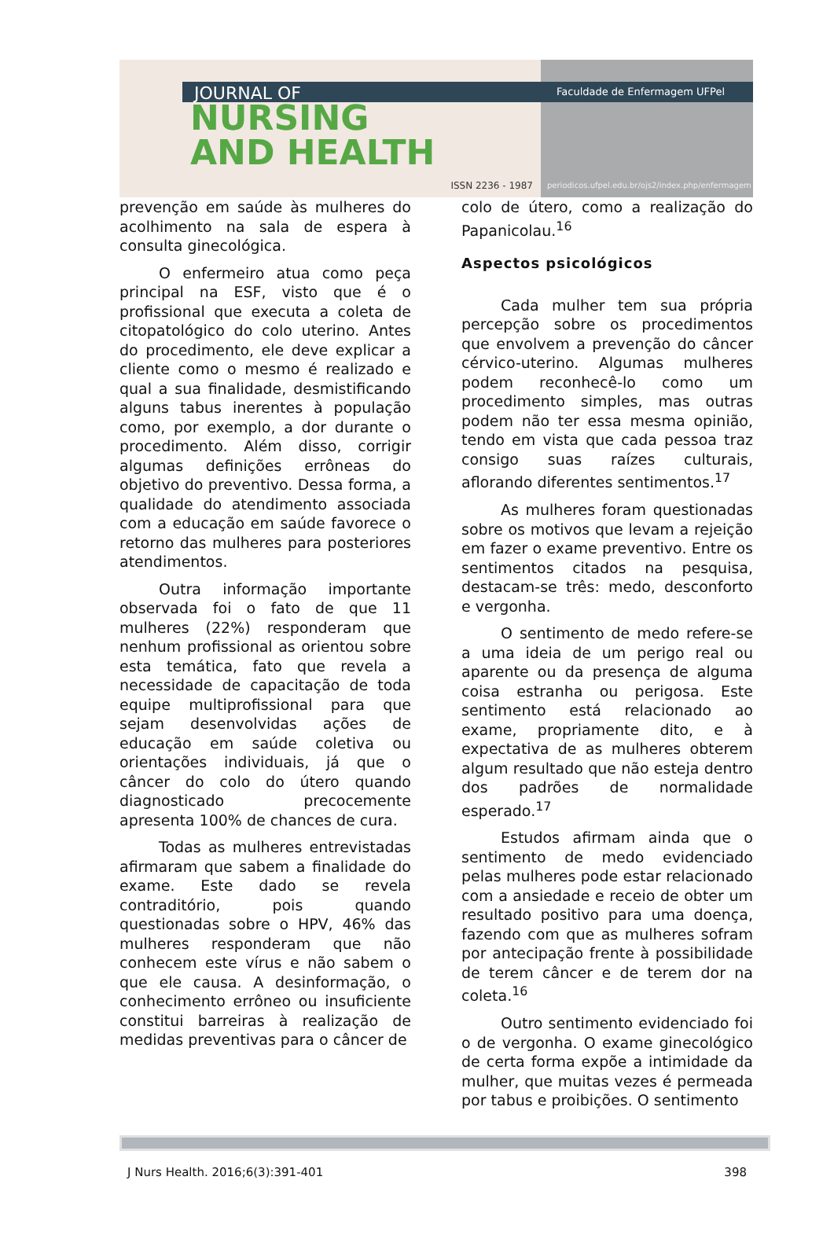JOURNAL OF
NURSING
AND HEALTH
ISSN 2236 - 1987
Faculdade de Enfermagem UFPel
periodicos.ufpel.edu.br/ojs2/index.php/enfermagem
prevenção em saúde às mulheres do acolhimento na sala de espera à consulta ginecológica.
O enfermeiro atua como peça principal na ESF, visto que é o profissional que executa a coleta de citopatológico do colo uterino. Antes do procedimento, ele deve explicar a cliente como o mesmo é realizado e qual a sua finalidade, desmistificando alguns tabus inerentes à população como, por exemplo, a dor durante o procedimento. Além disso, corrigir algumas definições errôneas do objetivo do preventivo. Dessa forma, a qualidade do atendimento associada com a educação em saúde favorece o retorno das mulheres para posteriores atendimentos.
Outra informação importante observada foi o fato de que 11 mulheres (22%) responderam que nenhum profissional as orientou sobre esta temática, fato que revela a necessidade de capacitação de toda equipe multiprofissional para que sejam desenvolvidas ações de educação em saúde coletiva ou orientações individuais, já que o câncer do colo do útero quando diagnosticado precocemente apresenta 100% de chances de cura.
Todas as mulheres entrevistadas afirmaram que sabem a finalidade do exame. Este dado se revela contraditório, pois quando questionadas sobre o HPV, 46% das mulheres responderam que não conhecem este vírus e não sabem o que ele causa. A desinformação, o conhecimento errôneo ou insuficiente constitui barreiras à realização de medidas preventivas para o câncer de
colo de útero, como a realização do Papanicolau.<sup>16</sup>
Aspectos psicológicos
Cada mulher tem sua própria percepção sobre os procedimentos que envolvem a prevenção do câncer cérvico-uterino. Algumas mulheres podem reconhecê-lo como um procedimento simples, mas outras podem não ter essa mesma opinião, tendo em vista que cada pessoa traz consigo suas raízes culturais, aflorando diferentes sentimentos.<sup>17</sup>
As mulheres foram questionadas sobre os motivos que levam a rejeição em fazer o exame preventivo. Entre os sentimentos citados na pesquisa, destacam-se três: medo, desconforto e vergonha.
O sentimento de medo refere-se a uma ideia de um perigo real ou aparente ou da presença de alguma coisa estranha ou perigosa. Este sentimento está relacionado ao exame, propriamente dito, e à expectativa de as mulheres obterem algum resultado que não esteja dentro dos padrões de normalidade esperado.<sup>17</sup>
Estudos afirmam ainda que o sentimento de medo evidenciado pelas mulheres pode estar relacionado com a ansiedade e receio de obter um resultado positivo para uma doença, fazendo com que as mulheres sofram por antecipação frente à possibilidade de terem câncer e de terem dor na coleta.<sup>16</sup>
Outro sentimento evidenciado foi o de vergonha. O exame ginecológico de certa forma expõe a intimidade da mulher, que muitas vezes é permeada por tabus e proibições. O sentimento
J Nurs Health. 2016;6(3):391-401 398